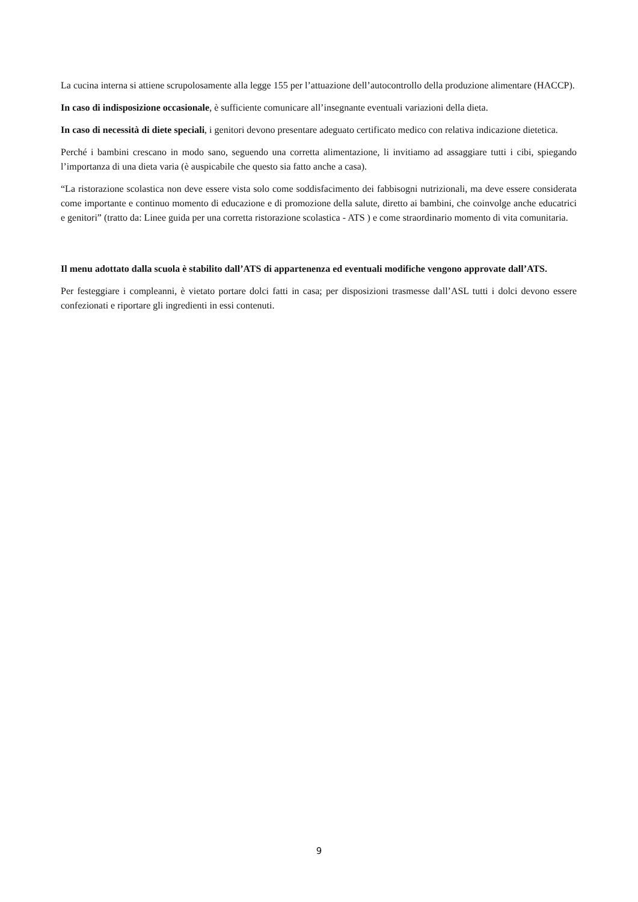La cucina interna si attiene scrupolosamente alla legge 155 per l’attuazione dell’autocontrollo della produzione alimentare (HACCP).
In caso di indisposizione occasionale, è sufficiente comunicare all’insegnante eventuali variazioni della dieta.
In caso di necessità di diete speciali, i genitori devono presentare adeguato certificato medico con relativa indicazione dietetica.
Perché i bambini crescano in modo sano, seguendo una corretta alimentazione, li invitiamo ad assaggiare tutti i cibi, spiegando l’importanza di una dieta varia (è auspicabile che questo sia fatto anche a casa).
“La ristorazione scolastica non deve essere vista solo come soddisfacimento dei fabbisogni nutrizionali, ma deve essere considerata come importante e continuo momento di educazione e di promozione della salute, diretto ai bambini, che coinvolge anche educatrici e genitori” (tratto da: Linee guida per una corretta ristorazione scolastica - ATS ) e come straordinario momento di vita comunitaria.
Il menu adottato dalla scuola è stabilito dall’ATS di appartenenza ed eventuali modifiche vengono approvate dall’ATS.
Per festeggiare i compleanni, è vietato portare dolci fatti in casa; per disposizioni trasmesse dall’ASL tutti i dolci devono essere confezionati e riportare gli ingredienti in essi contenuti.
9